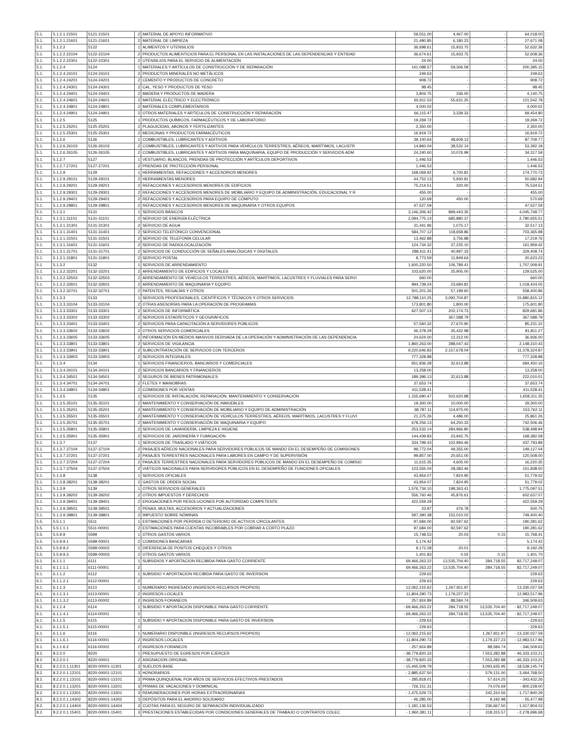| 5.1. | 5.1.2.1.21501 | 5121-21501 | 2 | MATERIAL DE APOYO INFORMATIVO | 59,551.00 | 4,467.00 | - | 64,018.00 |
| 5.1. | 5.1.2.1.21601 | 5121-21601 | 2 | MATERIAL DE LIMPIEZA | 21,490.85 | 6,180.23 | - | 27,671.08 |
| 5.1. | 5.1.2.2 | 5122 | 1 | ALIMENTOS Y UTENSILIOS | 36,698.61 | 15,933.75 | - | 52,632.36 |
| 5.1. | 5.1.2.2.22104 | 5122-22104 | 2 | PRODUCTOS ALIMENTICIOS PARA EL PERSONAL EN LAS INSTALACIONES DE LAS DEPENDENCIAS Y ENTIDAD | 36,674.61 | 15,933.75 | - | 52,608.36 |
| 5.1. | 5.1.2.2.22301 | 5122-22301 | 2 | UTENSILIOS PARA EL SERVICIO DE ALIMENTACIÓN | 24.00 | - | - | 24.00 |
| 5.1. | 5.1.2.4 | 5124 | 1 | MATERIALES Y ARTÍCULOS DE CONSTRUCCIÓN Y DE REPARACIÓN | 141,088.57 | 59,306.58 | - | 200,395.15 |
| 5.1. | 5.1.2.4.24101 | 5124-24101 | 2 | PRODUCTOS MINERALES NO METÁLICOS | 249.63 | - | - | 249.63 |
| 5.1. | 5.1.2.4.24201 | 5124-24201 | 2 | CEMENTO Y PRODUCTOS DE CONCRETO | 908.72 | - | - | 908.72 |
| 5.1. | 5.1.2.4.24301 | 5124-24301 | 2 | CAL, YESO Y PRODUCTOS DE YESO | 98.45 | - | - | 98.45 |
| 5.1. | 5.1.2.4.24401 | 5124-24401 | 2 | MADERA Y PRODUCTOS DE MADERA | 3,804.75 | 336.00 | - | 4,140.75 |
| 5.1. | 5.1.2.4.24601 | 5124-24601 | 2 | MATERIAL ELÉCTRICO Y ELECTRÓNICO | 65,911.53 | 55,631.25 | - | 121,542.78 |
| 5.1. | 5.1.2.4.24801 | 5124-24801 | 2 | MATERIALES COMPLEMENTARIOS | 4,000.02 | - | - | 4,000.02 |
| 5.1. | 5.1.2.4.24901 | 5124-24901 | 2 | OTROS MATERIALES Y ARTÍCULOS DE CONSTRUCCIÓN Y REPARACIÓN | 66,115.47 | 3,339.33 | - | 69,454.80 |
| 5.1. | 5.1.2.5 | 5125 | 1 | PRODUCTOS QUÍMICOS, FARMACÉUTICOS Y DE LABORATORIO | 19,269.72 | - | - | 19,269.72 |
| 5.1. | 5.1.2.5.25201 | 5125-25201 | 2 | PLAGUICIDAS, ABONOS Y FERTILIZANTES | 2,350.00 | - | - | 2,350.00 |
| 5.1. | 5.1.2.5.25301 | 5125-25301 | 2 | MEDICINAS Y PRODUCTOS FARMACÉUTICOS | 16,919.72 | - | - | 16,919.72 |
| 5.1. | 5.1.2.6 | 5126 | 1 | COMBUSTIBLES, LUBRICANTES Y ADITIVOS | 39,100.64 | 48,609.13 | - | 87,709.77 |
| 5.1. | 5.1.2.6.26103 | 5126-26103 | 2 | COMBUSTIBLES, LUBRICANTES Y ADITIVOS PARA VEHÍCULOS TERRESTRES, AÉREOS, MARÍTIMOS, LACUSTR | 14,860.04 | 38,532.14 | - | 53,392.18 |
| 5.1. | 5.1.2.6.26105 | 5126-26105 | 2 | COMBUSTIBLES, LUBRICANTES Y ADITIVOS PARA MAQUINARIA, EQUIPO DE PRODUCCIÓN Y SERVICIOS ADM | 24,240.60 | 10,076.99 | - | 34,317.59 |
| 5.1. | 5.1.2.7 | 5127 | 1 | VESTUARIO, BLANCOS, PRENDAS DE PROTECCIÓN Y ARTÍCULOS DEPORTIVOS | 1,446.53 | - | - | 1,446.53 |
| 5.1. | 5.1.2.7.27201 | 5127-27201 | 2 | PRENDAS DE PROTECCIÓN PERSONAL | 1,446.53 | - | - | 1,446.53 |
| 5.1. | 5.1.2.9 | 5129 | 1 | HERRAMIENTAS, REFACCIONES Y ACCESORIOS MENORES | 168,069.92 | 6,700.81 | - | 174,770.73 |
| 5.1. | 5.1.2.9.29101 | 5129-29101 | 2 | HERRAMIENTAS MENORES | 44,752.13 | 5,930.81 | - | 50,682.94 |
| 5.1. | 5.1.2.9.29201 | 5129-29201 | 2 | REFACCIONES Y ACCESORIOS MENORES DE EDIFICIOS | 75,214.51 | 320.00 | - | 75,534.51 |
| 5.1. | 5.1.2.9.29301 | 5129-29301 | 2 | REFACCIONES Y ACCESORIOS MENORES DE MOBILIARIO Y EQUIPO DE ADMINISTRACIÓN, EDUCACIONAL Y R | 455.00 | - | - | 455.00 |
| 5.1. | 5.1.2.9.29401 | 5129-29401 | 2 | REFACCIONES Y ACCESORIOS PARA EQUIPO DE CÓMPUTO | 120.69 | 450.00 | - | 570.69 |
| 5.1. | 5.1.2.9.29801 | 5129-29801 | 2 | REFACCIONES Y ACCESORIOS MENORES DE MAQUINARIA Y OTROS EQUIPOS | 47,527.59 | - | - | 47,527.59 |
| 5.1. | 5.1.3.1 | 5131 | 1 | SERVICIOS BÁSICOS | 3,146,306.42 | 899,443.35 | - | 4,045,749.77 |
| 5.1. | 5.1.3.1.31101 | 5131-31101 | 2 | SERVICIO DE ENERGÍA ELÉCTRICA | 2,094,775.14 | 685,880.37 | - | 2,780,655.51 |
| 5.1. | 5.1.3.1.31301 | 5131-31301 | 2 | SERVICIO DE AGUA | 31,441.96 | 1,075.17 | - | 32,517.13 |
| 5.1. | 5.1.3.1.31401 | 5131-31401 | 2 | SERVICIO TELEFÓNICO CONVENCIONAL | 584,707.12 | 118,658.86 | - | 703,365.98 |
| 5.1. | 5.1.3.1.31501 | 5131-31501 | 2 | SERVICIO DE TELEFONÍA CELULAR | 13,462.88 | 3,756.88 | - | 17,219.76 |
| 5.1. | 5.1.3.1.31601 | 5131-31601 | 2 | SERVICIO DE RADIOLOCALIZACIÓN | 124,734.32 | 37,225.10 | - | 161,959.42 |
| 5.1. | 5.1.3.1.31701 | 5131-31701 | 2 | SERVICIOS DE CONDUCCIÓN DE SEÑALES ANALÓGICAS Y DIGITALES | 288,411.41 | 40,997.33 | - | 329,408.74 |
| 5.1. | 5.1.3.1.31801 | 5131-31801 | 2 | SERVICIO POSTAL | 8,773.59 | 11,849.64 | - | 20,623.23 |
| 5.1. | 5.1.3.2 | 5132 | 1 | SERVICIOS DE ARRENDAMIENTO | 1,600,220.50 | 106,789.41 | - | 1,707,009.91 |
| 5.1. | 5.1.3.2.32201 | 5132-32201 | 2 | ARRENDAMIENTO DE EDIFICIOS Y LOCALES | 103,620.00 | 25,905.00 | - | 129,525.00 |
| 5.1. | 5.1.3.2.32503 | 5132-32503 | 2 | ARRENDAMIENTO DE VEHÍCULOS TERRESTRES, AÉREOS, MARÍTIMOS, LACUSTRES Y FLUVIALES PARA SERVI | 660.00 | - | - | 660.00 |
| 5.1. | 5.1.3.2.32601 | 5132-32601 | 2 | ARRENDAMIENTO DE MAQUINARIA Y EQUIPO | 994,739.24 | 23,684.81 | - | 1,018,424.05 |
| 5.1. | 5.1.3.2.32701 | 5132-32701 | 2 | PATENTES, REGALÍAS Y OTROS | 501,201.26 | 57,199.60 | - | 558,400.86 |
| 5.1. | 5.1.3.3 | 5133 | 1 | SERVICIOS PROFESIONALES, CIENTÍFICOS Y TÉCNICOS Y OTROS SERVICIOS | 12,788,110.25 | 3,092,704.87 | - | 15,880,815.12 |
| 5.1. | 5.1.3.3.33104 | 5133-33104 | 2 | OTRAS ASESORÍAS PARA LA OPERACIÓN DE PROGRAMAS | 173,801.80 | 1,800.00 | - | 175,601.80 |
| 5.1. | 5.1.3.3.33301 | 5133-33301 | 2 | SERVICIOS DE INFORMÁTICA | 627,507.13 | 202,174.73 | - | 829,681.86 |
| 5.1. | 5.1.3.3.33302 | 5133-33302 | 2 | SERVICIOS ESTADÍSTICOS Y GEOGRÁFICOS | - | 367,588.79 | - | 367,588.79 |
| 5.1. | 5.1.3.3.33401 | 5133-33401 | 2 | SERVICIOS PARA CAPACITACIÓN A SERVIDORES PÚBLICOS | 57,560.32 | 27,670.90 | - | 85,231.22 |
| 5.1. | 5.1.3.3.33602 | 5133-33602 | 2 | OTROS SERVICIOS COMERCIALES | 46,378.29 | 35,432.98 | - | 81,811.27 |
| 5.1. | 5.1.3.3.33605 | 5133-33605 | 2 | INFORMACIÓN EN MEDIOS MASIVOS DERIVADA DE LA OPERACIÓN Y ADMINISTRACIÓN DE LAS DEPENDENCIA | 24,624.00 | 12,312.00 | - | 36,936.00 |
| 5.1. | 5.1.3.3.33801 | 5133-33801 | 2 | SERVICIOS DE VIGILANCIA | 1,860,263.00 | 288,047.43 | - | 2,148,310.43 |
| 5.1. | 5.1.3.3.33901 | 5133-33901 | 2 | SUBCONTRATACIÓN DE SERVICIOS CON TERCEROS | 9,220,646.83 | 2,157,678.04 | - | 11,378,324.87 |
| 5.1. | 5.1.3.3.33903 | 5133-33903 | 2 | SERVICIOS INTEGRALES | 777,328.88 | - | - | 777,328.88 |
| 5.1. | 5.1.3.4 | 5134 | 1 | SERVICIOS FINANCIEROS, BANCARIOS Y COMERCIALES | 651,836.28 | 32,613.88 | - | 684,450.16 |
| 5.1. | 5.1.3.4.34101 | 5134-34101 | 2 | SERVICIOS BANCARIOS Y FINANCIEROS | 13,258.00 | - | - | 13,258.00 |
| 5.1. | 5.1.3.4.34501 | 5134-34501 | 2 | SEGUROS DE BIENES PATRIMONIALES | 189,396.13 | 32,613.88 | - | 222,010.01 |
| 5.1. | 5.1.3.4.34701 | 5134-34701 | 2 | FLETES Y MANIOBRAS | 37,653.74 | - | - | 37,653.74 |
| 5.1. | 5.1.3.4.34801 | 5134-34801 | 2 | COMISIONES POR VENTAS | 411,528.41 | - | - | 411,528.41 |
| 5.1. | 5.1.3.5 | 5135 | 1 | SERVICIOS DE INSTALACIÓN, REPARACIÓN, MANTENIMIENTO Y CONSERVACIÓN | 1,155,690.47 | 502,620.88 | - | 1,658,311.35 |
| 5.1. | 5.1.3.5.35101 | 5135-35101 | 2 | MANTENIMIENTO Y CONSERVACIÓN DE INMUEBLES | 19,300.00 | 10,000.00 | - | 29,300.00 |
| 5.1. | 5.1.3.5.35201 | 5135-35201 | 2 | MANTENIMIENTO Y CONSERVACIÓN DE MOBILIARIO Y EQUIPO DE ADMINISTRACIÓN | 38,787.11 | 114,975.00 | - | 153,762.11 |
| 5.1. | 5.1.3.5.35501 | 5135-35501 | 2 | MANTENIMIENTO Y CONSERVACIÓN DE VEHÍCULOS TERRESTRES, AÉREOS, MARÍTIMOS, LACUSTRES Y FLUVI | 21,375.26 | 4,486.00 | - | 25,861.26 |
| 5.1. | 5.1.3.5.35701 | 5135-35701 | 2 | MANTENIMIENTO Y CONSERVACIÓN DE MAQUINARIA Y EQUIPO | 678,256.13 | 64,250.33 | - | 742,506.46 |
| 5.1. | 5.1.3.5.35801 | 5135-35801 | 2 | SERVICIOS DE LAVANDERÍA, LIMPIEZA E HIGIENE | 253,532.14 | 284,966.80 | - | 538,498.94 |
| 5.1. | 5.1.3.5.35901 | 5135-35901 | 2 | SERVICIOS DE JARDINERÍA Y FUMIGACIÓN | 144,439.83 | 23,942.75 | - | 168,382.58 |
| 5.1. | 5.1.3.7 | 5137 | 1 | SERVICIOS DE TRASLADO Y VIÁTICOS | 334,799.43 | 102,994.46 | - | 437,793.89 |
| 5.1. | 5.1.3.7.37104 | 5137-37104 | 2 | PASAJES AÉREOS NACIONALES PARA SERVIDORES PÚBLICOS DE MANDO EN EL DESEMPEÑO DE COMISIONES | 99,772.04 | 49,355.00 | - | 149,127.04 |
| 5.1. | 5.1.3.7.37201 | 5137-37201 | 2 | PASAJES TERRESTRES NACIONALES PARA LABORES EN CAMPO Y DE SUPERVISIÓN | 99,857.00 | 20,651.00 | - | 120,508.00 |
| 5.1. | 5.1.3.7.37204 | 5137-37204 | 2 | PASAJES TERRESTRES NACIONALES PARA SERVIDORES PÚBLICOS DE MANDO EN EL DESEMPEÑO DE COMISIO | 11,615.35 | 4,605.00 | - | 16,220.35 |
| 5.1. | 5.1.3.7.37504 | 5137-37504 | 2 | VIÁTICOS NACIONALES PARA SERVIDORES PÚBLICOS EN EL DESEMPEÑO DE FUNCIONES OFICIALES | 123,555.04 | 28,383.46 | - | 151,938.50 |
| 5.1. | 5.1.3.8 | 5138 | 1 | SERVICIOS OFICIALES | 43,954.07 | 7,824.95 | - | 51,779.02 |
| 5.1. | 5.1.3.8.38201 | 5138-38201 | 2 | GASTOS DE ORDEN SOCIAL | 43,954.07 | 7,824.95 | - | 51,779.02 |
| 5.1. | 5.1.3.9 | 5139 | 1 | OTROS SERVICIOS GENERALES | 1,576,734.10 | 198,363.41 | - | 1,775,097.51 |
| 5.1. | 5.1.3.9.39202 | 5139-39202 | 2 | OTROS IMPUESTOS Y DERECHOS | 556,760.46 | 45,876.61 | - | 602,637.07 |
| 5.1. | 5.1.3.9.39401 | 5139-39401 | 2 | EROGACIONES POR RESOLUCIONES POR AUTORIDAD COMPETENTE | 422,559.29 | - | - | 422,559.29 |
| 5.1. | 5.1.3.9.39501 | 5139-39501 | 2 | PENAS, MULTAS, ACCESORIOS Y ACTUALIZACIONES | 23.97 | 476.78 | - | 500.75 |
| 5.1. | 5.1.3.9.39801 | 5139-39801 | 2 | IMPUESTO SOBRE NÓMINAS | 597,390.38 | 152,010.02 | - | 749,400.40 |
| 5.5. | 5.5.1.1 | 5511 | 1 | ESTIMACIONES POR PERDIDA O DETERIORO DE ACTIVOS CIRCULANTES | 97,684.00 | 92,597.62 | - | 190,281.62 |
| 5.5. | 5.5.1.1.1 | 5511-00001 | 2 | ESTIMACIONES PARA CUENTAS INCOBRABLES POR COBRAR A CORTO PLAZO | 97,684.00 | 92,597.62 | - | 190,281.62 |
| 5.5. | 5.5.9.9 | 5599 | 1 | OTROS GASTOS VARIOS | 15,748.53 | 20.03 | 0.15 | 15,768.41 |
| 5.5. | 5.5.9.9.1 | 5599-00001 | 2 | COMISIONES BANCARIAS | 5,174.42 | - | - | 5,174.42 |
| 5.5. | 5.5.9.9.2 | 5599-00002 | 2 | DIFERENCIA DE POSITOS CHEQUES Y OTROS | 9,172.28 | 20.01 | - | 9,192.29 |
| 5.5. | 5.5.9.9.3 | 5599-00003 | 2 | OTROS GASTOS VARIOS | 1,401.83 | 0.02 | 0.15 | 1,401.70 |
| 6.1. | 6.1.1.1 | 6111 | 1 | SUBSIDIOS Y APORTACION RECIBIDA PARA GASTO CORRIENTE | 69,466,263.22 | 13,535,704.40 | 284,718.55 | 82,717,249.07 |
| 6.1. | 6.1.1.1.1 | 6111-00001 | 2 | | 69,466,263.22 | 13,535,704.40 | 284,718.55 | 82,717,249.07 |
| 6.1. | 6.1.1.2 | 6112 | 1 | SUBSIDIO Y APORTACION RECIBIDA PARA GASTO DE INVERSION | 229.63 | - | - | 229.63 |
| 6.1. | 6.1.1.2.1 | 6112-00001 | 2 | | 229.63 | - | - | 229.63 |
| 6.1. | 6.1.1.3 | 6113 | 1 | NUMERARIO INGRESADO (INGRESOS RECURSOS PROPIOS) | 12,062,215.62 | 1,267,811.97 | - | 13,330,027.59 |
| 6.1. | 6.1.1.3.1 | 6113-00001 | 2 | INGRESOS LOCALES | 11,804,290.73 | 1,179,227.23 | - | 12,983,517.96 |
| 6.1. | 6.1.1.3.2 | 6113-00002 | 2 | INGRESOS FORANEOS | 257,924.89 | 88,584.74 | - | 346,509.63 |
| 6.1. | 6.1.1.4 | 6114 | 1 | SUBSIDIO Y APORTACION DISPONIBLE PARA GASTO CORRIENTE | - 69,466,263.22 | 284,718.55 | 13,535,704.40 | - 82,717,249.07 |
| 6.1. | 6.1.1.4.1 | 6114-00001 | 2 | | - 69,466,263.22 | 284,718.55 | 13,535,704.40 | - 82,717,249.07 |
| 6.1. | 6.1.1.5 | 6115 | 1 | SUBSIDIO Y APORTACION DISPONIBLE PARA GASTO DE INVERSION | - 229.63 | - | - | - 229.63 |
| 6.1. | 6.1.1.5.1 | 6115-00001 | 2 | | - 229.63 | - | - | - 229.63 |
| 6.1. | 6.1.1.6 | 6116 | 1 | NUMERARIO DISPONIBLE (INGRESOS RECURSOS PROPIOS) | - 12,062,215.62 | - | 1,267,811.97 | - 13,330,027.59 |
| 6.1. | 6.1.1.6.1 | 6116-00001 | 2 | INGRESOS LOCALES | - 11,804,290.73 | - | 1,179,227.23 | - 12,983,517.96 |
| 6.1. | 6.1.1.6.2 | 6116-00002 | 2 | INGRESOS FORANEOS | - 257,924.89 | - | 88,584.74 | - 346,509.63 |
| 8.2. | 8.2.2.0 | 8220 | 1 | PRESUPUESTO DE EGRESOS POR EJERCER | - 38,779,820.33 | - | 7,553,282.88 | - 46,333,103.21 |
| 8.2. | 8.2.2.0.1 | 8220-00001 | 2 | ASIGNACION ORIGINAL | - 38,779,820.33 | - | 7,553,282.88 | - 46,333,103.21 |
| 8.2. | 8.2.2.0.1.11301 | 8220-00001-11301 | 3 | SUELDOS BASE | - 15,445,509.79 | - | 3,093,635.95 | - 18,539,145.74 |
| 8.2. | 8.2.2.0.1.12101 | 8220-00001-12101 | 3 | HONORARIOS | - 2,885,637.50 | - | 579,131.00 | - 3,464,768.50 |
| 8.2. | 8.2.2.0.1.13101 | 8220-00001-13101 | 3 | PRIMA QUINQUENAL POR AÑOS DE SERVICIOS EFECTIVOS PRESTADOS | - 285,818.01 | - | 57,614.25 | - 343,432.26 |
| 8.2. | 8.2.2.0.1.13201 | 8220-00001-13201 | 3 | PRIMAS DE VACACIONES Y DOMINICAL | - 726,151.31 | - | 74,076.69 | - 800,228.00 |
| 8.2. | 8.2.2.0.1.13301 | 8220-00001-13301 | 3 | REMUNERACIONES POR HORAS EXTRAORDINARIAS | - 1,475,529.73 | - | 242,310.56 | - 1,717,840.29 |
| 8.2. | 8.2.2.0.1.14302 | 8220-00001-14302 | 3 | DEPÓSITOS PARA EL AHORRO SOLIDARIO | - 46,285.00 | - | 9,192.98 | - 55,477.98 |
| 8.2. | 8.2.2.0.1.14404 | 8220-00001-14404 | 3 | CUOTAS PARA EL SEGURO DE SEPARACIÓN INDIVIDUALIZADO | - 1,181,136.53 | - | 236,667.50 | - 1,417,804.03 |
| 8.2. | 8.2.2.0.1.15401 | 8220-00001-15401 | 3 | PRESTACIONES ESTABLECIDAS POR CONDICIONES GENERALES DE TRABAJO O CONTRATOS COLEC | - 1,960,381.11 | - | 318,315.57 | - 2,278,696.68 |